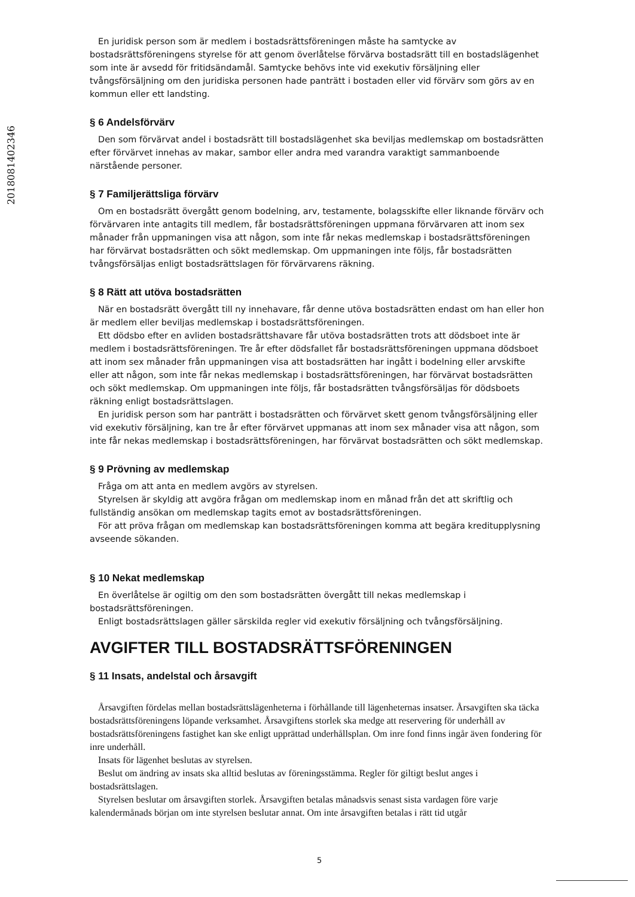201808140234­6
En juridisk person som är medlem i bostadsrättsföreningen måste ha samtycke av bostadsrättsföreningens styrelse för att genom överlåtelse förvärva bostadsrätt till en bostadslägenhet som inte är avsedd för fritidsändamål. Samtycke behövs inte vid exekutiv försäljning eller tvångsförsäljning om den juridiska personen hade panträtt i bostaden eller vid förvärv som görs av en kommun eller ett landsting.
§ 6 Andelsförvärv
Den som förvärvat andel i bostadsrätt till bostadslägenhet ska beviljas medlemskap om bostadsrätten efter förvärvet innehas av makar, sambor eller andra med varandra varaktigt sammanboende närstående personer.
§ 7 Familjerättsliga förvärv
Om en bostadsrätt övergått genom bodelning, arv, testamente, bolagsskifte eller liknande förvärv och förvärvaren inte antagits till medlem, får bostadsrättsföreningen uppmana förvärvaren att inom sex månader från uppmaningen visa att någon, som inte får nekas medlemskap i bostadsrättsföreningen har förvärvat bostadsrätten och sökt medlemskap. Om uppmaningen inte följs, får bostadsrätten tvångsförsäljas enligt bostadsrättslagen för förvärvarens räkning.
§ 8 Rätt att utöva bostadsrätten
När en bostadsrätt övergått till ny innehavare, får denne utöva bostadsrätten endast om han eller hon är medlem eller beviljas medlemskap i bostadsrättsföreningen.
Ett dödsbo efter en avliden bostadsrättshavare får utöva bostadsrätten trots att dödsboet inte är medlem i bostadsrättsföreningen. Tre år efter dödsfallet får bostadsrättsföreningen uppmana dödsboet att inom sex månader från uppmaningen visa att bostadsrätten har ingått i bodelning eller arvskifte eller att någon, som inte får nekas medlemskap i bostadsrättsföreningen, har förvärvat bostadsrätten och sökt medlemskap. Om uppmaningen inte följs, får bostadsrätten tvångsförsäljas för dödsboets räkning enligt bostadsrättslagen.
En juridisk person som har panträtt i bostadsrätten och förvärvet skett genom tvångsförsäljning eller vid exekutiv försäljning, kan tre år efter förvärvet uppmanas att inom sex månader visa att någon, som inte får nekas medlemskap i bostadsrättsföreningen, har förvärvat bostadsrätten och sökt medlemskap.
§ 9 Prövning av medlemskap
Fråga om att anta en medlem avgörs av styrelsen.
Styrelsen är skyldig att avgöra frågan om medlemskap inom en månad från det att skriftlig och fullständig ansökan om medlemskap tagits emot av bostadsrättsföreningen.
För att pröva frågan om medlemskap kan bostadsrättsföreningen komma att begära kreditupplysning avseende sökanden.
§ 10 Nekat medlemskap
En överlåtelse är ogiltig om den som bostadsrätten övergått till nekas medlemskap i bostadsrättsföreningen.
Enligt bostadsrättslagen gäller särskilda regler vid exekutiv försäljning och tvångsförsäljning.
AVGIFTER TILL BOSTADSRÄTTSFÖRENINGEN
§ 11 Insats, andelstal och årsavgift
Årsavgiften fördelas mellan bostadsrättslägenheterna i förhållande till lägenheternas insatser. Årsavgiften ska täcka bostadsrättsföreningens löpande verksamhet. Årsavgiftens storlek ska medge att reservering för underhåll av bostadsrättsföreningens fastighet kan ske enligt upprättad underhållsplan. Om inre fond finns ingår även fondering för inre underhåll.
Insats för lägenhet beslutas av styrelsen.
Beslut om ändring av insats ska alltid beslutas av föreningsstämma. Regler för giltigt beslut anges i bostadsrättslagen.
Styrelsen beslutar om årsavgiften storlek. Årsavgiften betalas månadsvis senast sista vardagen före varje kalendermånads början om inte styrelsen beslutar annat. Om inte årsavgiften betalas i rätt tid utgår
5